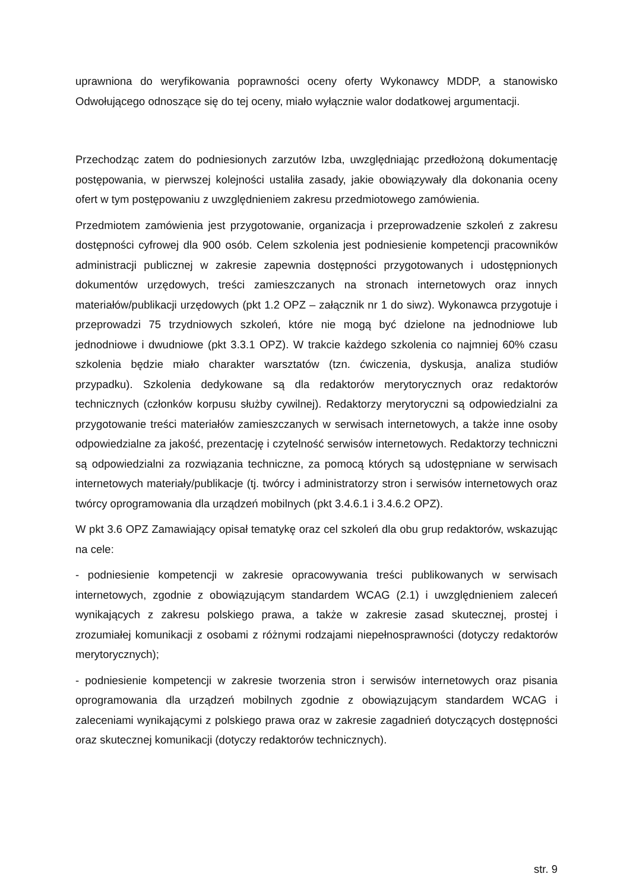uprawniona do weryfikowania poprawności oceny oferty Wykonawcy MDDP, a stanowisko Odwołującego odnoszące się do tej oceny, miało wyłącznie walor dodatkowej argumentacji.
Przechodząc zatem do podniesionych zarzutów Izba, uwzględniając przedłożoną dokumentację postępowania, w pierwszej kolejności ustaliła zasady, jakie obowiązywały dla dokonania oceny ofert w tym postępowaniu z uwzględnieniem zakresu przedmiotowego zamówienia.
Przedmiotem zamówienia jest przygotowanie, organizacja i przeprowadzenie szkoleń z zakresu dostępności cyfrowej dla 900 osób. Celem szkolenia jest podniesienie kompetencji pracowników administracji publicznej w zakresie zapewnia dostępności przygotowanych i udostępnionych dokumentów urzędowych, treści zamieszczanych na stronach internetowych oraz innych materiałów/publikacji urzędowych (pkt 1.2 OPZ – załącznik nr 1 do siwz). Wykonawca przygotuje i przeprowadzi 75 trzydniowych szkoleń, które nie mogą być dzielone na jednodniowe lub jednodniowe i dwudniowe (pkt 3.3.1 OPZ). W trakcie każdego szkolenia co najmniej 60% czasu szkolenia będzie miało charakter warsztatów (tzn. ćwiczenia, dyskusja, analiza studiów przypadku). Szkolenia dedykowane są dla redaktorów merytorycznych oraz redaktorów technicznych (członków korpusu służby cywilnej). Redaktorzy merytoryczni są odpowiedzialni za przygotowanie treści materiałów zamieszczanych w serwisach internetowych, a także inne osoby odpowiedzialne za jakość, prezentację i czytelność serwisów internetowych. Redaktorzy techniczni są odpowiedzialni za rozwiązania techniczne, za pomocą których są udostępniane w serwisach internetowych materiały/publikacje (tj. twórcy i administratorzy stron i serwisów internetowych oraz twórcy oprogramowania dla urządzeń mobilnych (pkt 3.4.6.1 i 3.4.6.2 OPZ).
W pkt 3.6 OPZ Zamawiający opisał tematykę oraz cel szkoleń dla obu grup redaktorów, wskazując na cele:
- podniesienie kompetencji w zakresie opracowywania treści publikowanych w serwisach internetowych, zgodnie z obowiązującym standardem WCAG (2.1) i uwzględnieniem zaleceń wynikających z zakresu polskiego prawa, a także w zakresie zasad skutecznej, prostej i zrozumiałej komunikacji z osobami z różnymi rodzajami niepełnosprawności (dotyczy redaktorów merytorycznych);
- podniesienie kompetencji w zakresie tworzenia stron i serwisów internetowych oraz pisania oprogramowania dla urządzeń mobilnych zgodnie z obowiązującym standardem WCAG i zaleceniami wynikającymi z polskiego prawa oraz w zakresie zagadnień dotyczących dostępności oraz skutecznej komunikacji (dotyczy redaktorów technicznych).
str. 9